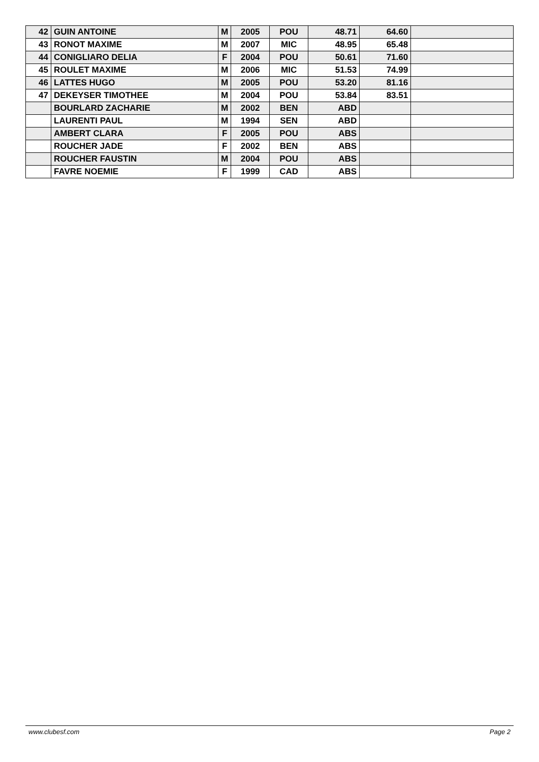| 42 | GUIN ANTOINE | M | 2005 | POU | 48.71 | 64.60 | |
| 43 | RONOT MAXIME | M | 2007 | MIC | 48.95 | 65.48 | |
| 44 | CONIGLIARO DELIA | F | 2004 | POU | 50.61 | 71.60 | |
| 45 | ROULET MAXIME | M | 2006 | MIC | 51.53 | 74.99 | |
| 46 | LATTES HUGO | M | 2005 | POU | 53.20 | 81.16 | |
| 47 | DEKEYSER TIMOTHEE | M | 2004 | POU | 53.84 | 83.51 | |
| | BOURLARD ZACHARIE | M | 2002 | BEN | ABD | | |
| | LAURENTI PAUL | M | 1994 | SEN | ABD | | |
| | AMBERT CLARA | F | 2005 | POU | ABS | | |
| | ROUCHER JADE | F | 2002 | BEN | ABS | | |
| | ROUCHER FAUSTIN | M | 2004 | POU | ABS | | |
| | FAVRE NOEMIE | F | 1999 | CAD | ABS | | |
www.clubesf.com Page 2